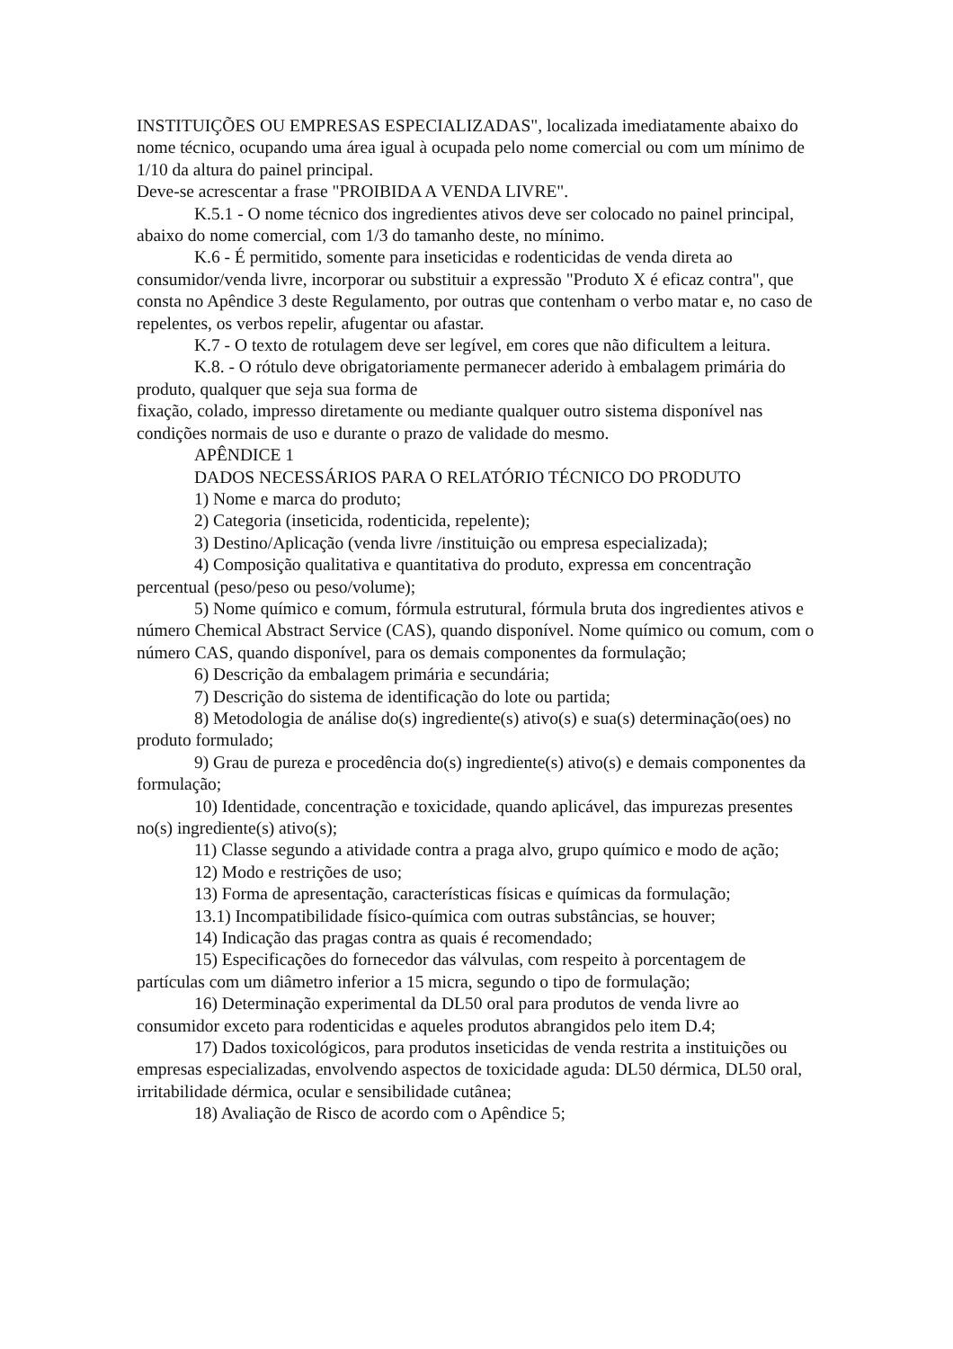INSTITUIÇÕES OU EMPRESAS ESPECIALIZADAS", localizada imediatamente abaixo do nome técnico, ocupando uma área igual à ocupada pelo nome comercial ou com um mínimo de 1/10 da altura do painel principal.
Deve-se acrescentar a frase "PROIBIDA A VENDA LIVRE".
K.5.1 - O nome técnico dos ingredientes ativos deve ser colocado no painel principal, abaixo do nome comercial, com 1/3 do tamanho deste, no mínimo.
K.6 - É permitido, somente para inseticidas e rodenticidas de venda direta ao consumidor/venda livre, incorporar ou substituir a expressão "Produto X é eficaz contra", que consta no Apêndice 3 deste Regulamento, por outras que contenham o verbo matar e, no caso de repelentes, os verbos repelir, afugentar ou afastar.
K.7 - O texto de rotulagem deve ser legível, em cores que não dificultem a leitura.
K.8. - O rótulo deve obrigatoriamente permanecer aderido à embalagem primária do produto, qualquer que seja sua forma de
fixação, colado, impresso diretamente ou mediante qualquer outro sistema disponível nas condições normais de uso e durante o prazo de validade do mesmo.
APÊNDICE 1
DADOS NECESSÁRIOS PARA O RELATÓRIO TÉCNICO DO PRODUTO
1) Nome e marca do produto;
2) Categoria (inseticida, rodenticida, repelente);
3) Destino/Aplicação (venda livre /instituição ou empresa especializada);
4) Composição qualitativa e quantitativa do produto, expressa em concentração percentual (peso/peso ou peso/volume);
5) Nome químico e comum, fórmula estrutural, fórmula bruta dos ingredientes ativos e número Chemical Abstract Service (CAS), quando disponível. Nome químico ou comum, com o número CAS, quando disponível, para os demais componentes da formulação;
6) Descrição da embalagem primária e secundária;
7) Descrição do sistema de identificação do lote ou partida;
8) Metodologia de análise do(s) ingrediente(s) ativo(s) e sua(s) determinação(oes) no produto formulado;
9) Grau de pureza e procedência do(s) ingrediente(s) ativo(s) e demais componentes da formulação;
10) Identidade, concentração e toxicidade, quando aplicável, das impurezas presentes no(s) ingrediente(s) ativo(s);
11) Classe segundo a atividade contra a praga alvo, grupo químico e modo de ação;
12) Modo e restrições de uso;
13) Forma de apresentação, características físicas e químicas da formulação;
13.1) Incompatibilidade físico-química com outras substâncias, se houver;
14) Indicação das pragas contra as quais é recomendado;
15) Especificações do fornecedor das válvulas, com respeito à porcentagem de partículas com um diâmetro inferior a 15 micra, segundo o tipo de formulação;
16) Determinação experimental da DL50 oral para produtos de venda livre ao consumidor exceto para rodenticidas e aqueles produtos abrangidos pelo item D.4;
17) Dados toxicológicos, para produtos inseticidas de venda restrita a instituições ou empresas especializadas, envolvendo aspectos de toxicidade aguda: DL50 dérmica, DL50 oral, irritabilidade dérmica, ocular e sensibilidade cutânea;
18) Avaliação de Risco de acordo com o Apêndice 5;